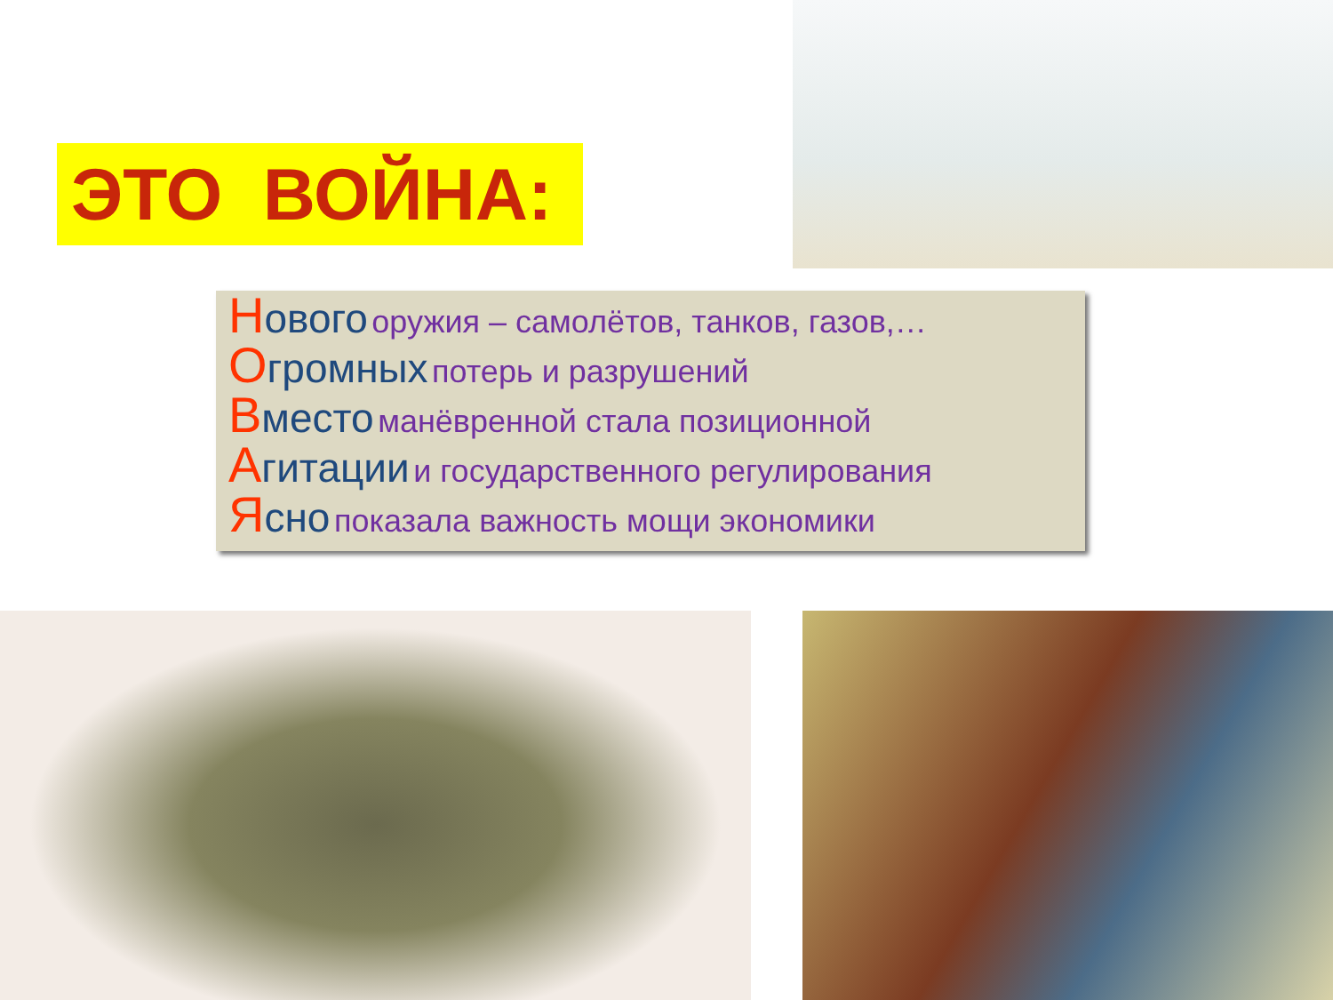ЭТО ВОЙНА:
Нового оружия – самолётов, танков, газов,…
Огромных потерь и разрушений
Вместо манёвренной стала позиционной
Агитации и государственного регулирования
Ясно показала важность мощи экономики